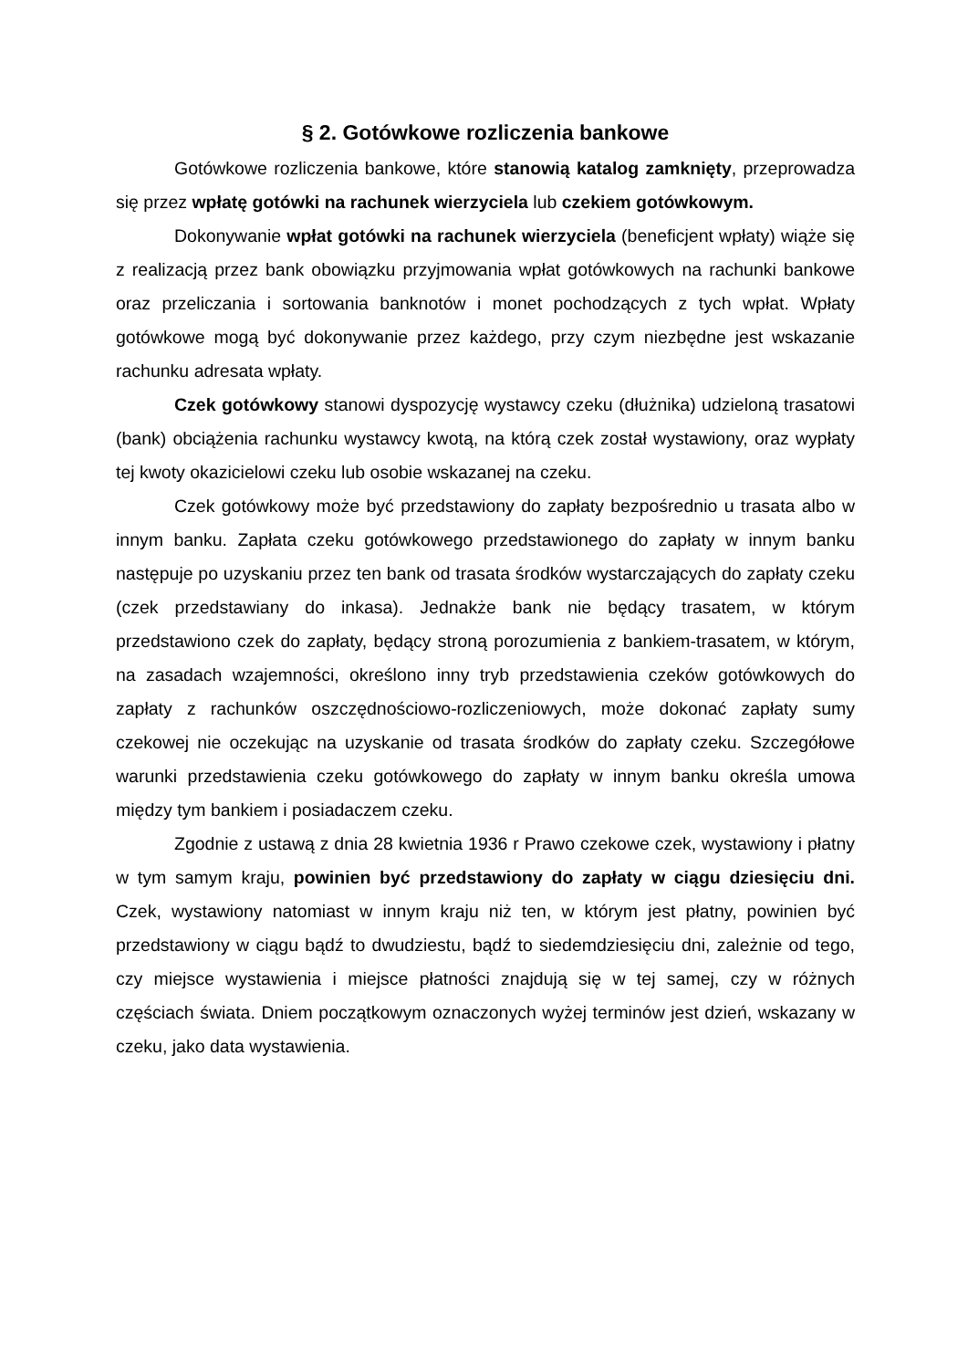§ 2. Gotówkowe rozliczenia bankowe
Gotówkowe rozliczenia bankowe, które stanowią katalog zamknięty, przeprowadza się przez wpłatę gotówki na rachunek wierzyciela lub czekiem gotówkowym.
Dokonywanie wpłat gotówki na rachunek wierzyciela (beneficjent wpłaty) wiąże się z realizacją przez bank obowiązku przyjmowania wpłat gotówkowych na rachunki bankowe oraz przeliczania i sortowania banknotów i monet pochodzących z tych wpłat. Wpłaty gotówkowe mogą być dokonywanie przez każdego, przy czym niezbędne jest wskazanie rachunku adresata wpłaty.
Czek gotówkowy stanowi dyspozycję wystawcy czeku (dłużnika) udzieloną trasatowi (bank) obciążenia rachunku wystawcy kwotą, na którą czek został wystawiony, oraz wypłaty tej kwoty okazicielowi czeku lub osobie wskazanej na czeku.
Czek gotówkowy może być przedstawiony do zapłaty bezpośrednio u trasata albo w innym banku. Zapłata czeku gotówkowego przedstawionego do zapłaty w innym banku następuje po uzyskaniu przez ten bank od trasata środków wystarczających do zapłaty czeku (czek przedstawiany do inkasa). Jednakże bank nie będący trasatem, w którym przedstawiono czek do zapłaty, będący stroną porozumienia z bankiem-trasatem, w którym, na zasadach wzajemności, określono inny tryb przedstawienia czeków gotówkowych do zapłaty z rachunków oszczędnościowo-rozliczeniowych, może dokonać zapłaty sumy czekowej nie oczekując na uzyskanie od trasata środków do zapłaty czeku. Szczegółowe warunki przedstawienia czeku gotówkowego do zapłaty w innym banku określa umowa między tym bankiem i posiadaczem czeku.
Zgodnie z ustawą z dnia 28 kwietnia 1936 r Prawo czekowe czek, wystawiony i płatny w tym samym kraju, powinien być przedstawiony do zapłaty w ciągu dziesięciu dni. Czek, wystawiony natomiast w innym kraju niż ten, w którym jest płatny, powinien być przedstawiony w ciągu bądź to dwudziestu, bądź to siedemdziesięciu dni, zależnie od tego, czy miejsce wystawienia i miejsce płatności znajdują się w tej samej, czy w różnych częściach świata. Dniem początkowym oznaczonych wyżej terminów jest dzień, wskazany w czeku, jako data wystawienia.